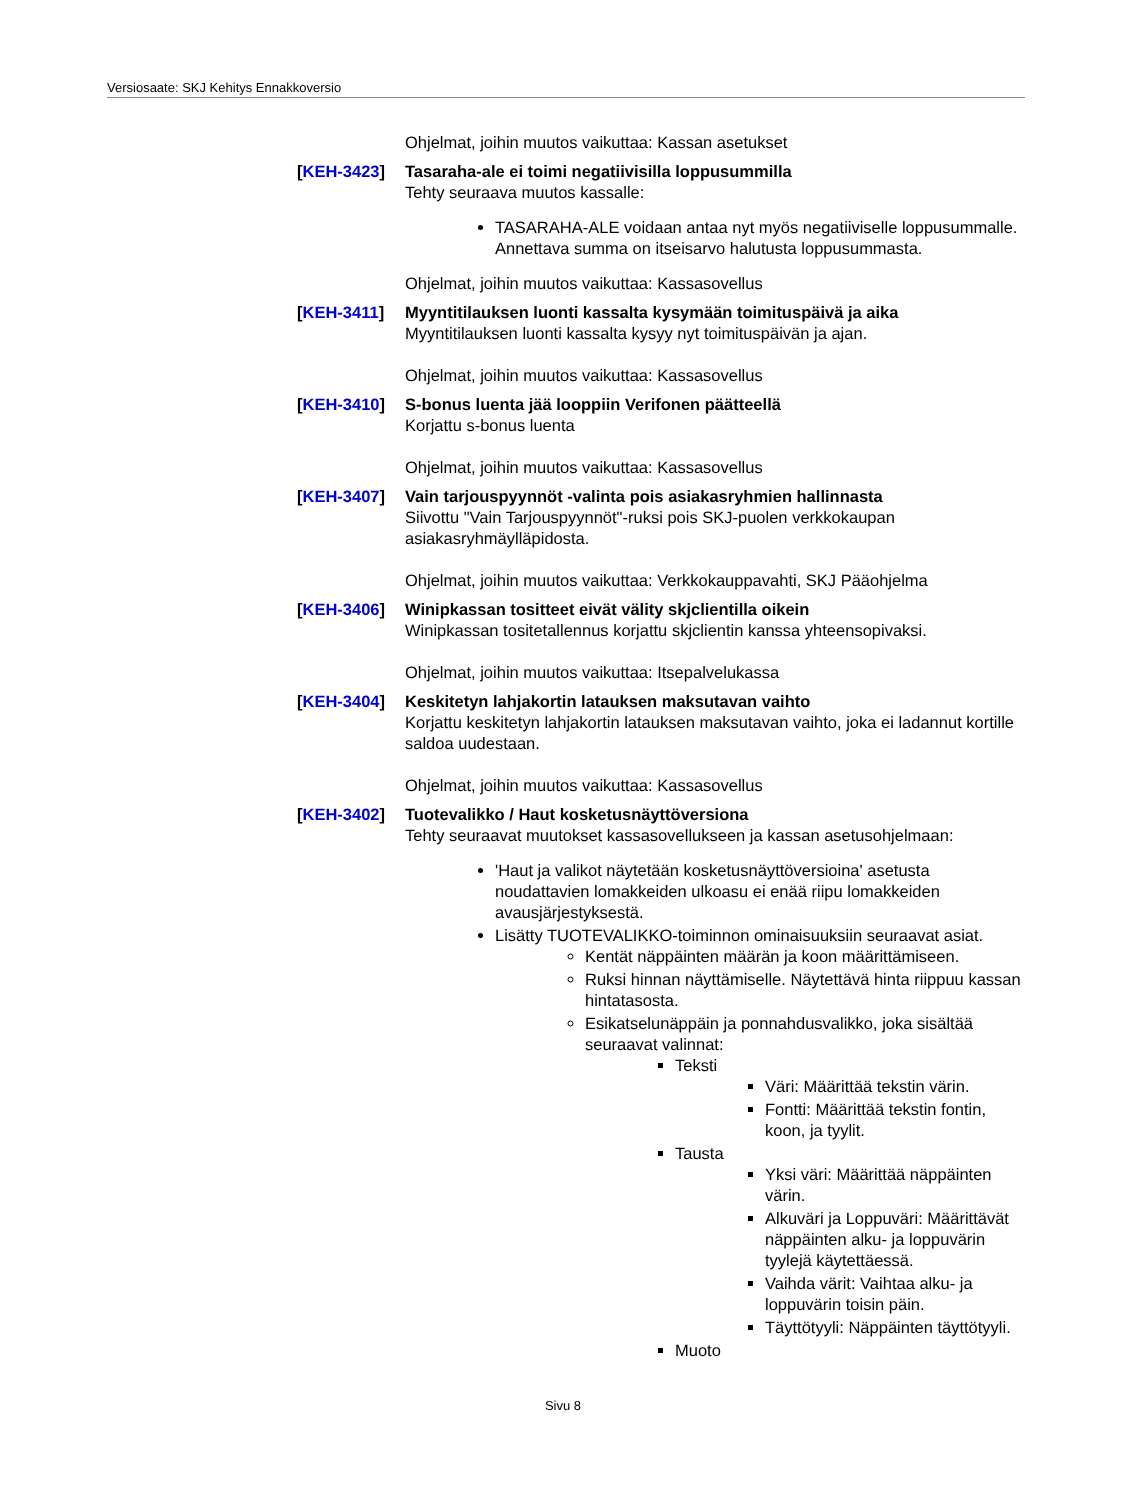Versiosaate: SKJ Kehitys Ennakkoversio
Ohjelmat, joihin muutos vaikuttaa: Kassan asetukset
[KEH-3423] Tasaraha-ale ei toimi negatiivisilla loppusummilla
Tehty seuraava muutos kassalle:
TASARAHA-ALE voidaan antaa nyt myös negatiiviselle loppusummalle. Annettava summa on itseisarvo halutusta loppusummasta.
Ohjelmat, joihin muutos vaikuttaa: Kassasovellus
[KEH-3411] Myyntitilauksen luonti kassalta kysymään toimituspäivä ja aika
Myyntitilauksen luonti kassalta kysyy nyt toimituspäivän ja ajan.
Ohjelmat, joihin muutos vaikuttaa: Kassasovellus
[KEH-3410] S-bonus luenta jää looppiin Verifonen päätteellä
Korjattu s-bonus luenta
Ohjelmat, joihin muutos vaikuttaa: Kassasovellus
[KEH-3407] Vain tarjouspyynnöt -valinta pois asiakasryhmien hallinnasta
Siivottu "Vain Tarjouspyynnöt"-ruksi pois SKJ-puolen verkkokaupan asiakasryhmäylläpidosta.
Ohjelmat, joihin muutos vaikuttaa: Verkkokauppavahti, SKJ Pääohjelma
[KEH-3406] Winipkassan tositteet eivät välity skjclientilla oikein
Winipkassan tositetallennus korjattu skjclientin kanssa yhteensopivaksi.
Ohjelmat, joihin muutos vaikuttaa: Itsepalvelukassa
[KEH-3404] Keskitetyn lahjakortin latauksen maksutavan vaihto
Korjattu keskitetyn lahjakortin latauksen maksutavan vaihto, joka ei ladannut kortille saldoa uudestaan.
Ohjelmat, joihin muutos vaikuttaa: Kassasovellus
[KEH-3402] Tuotevalikko / Haut kosketusnäyttöversiona
Tehty seuraavat muutokset kassasovellukseen ja kassan asetusohjelmaan:
'Haut ja valikot näytetään kosketusnäyttöversioina' asetusta noudattavien lomakkeiden ulkoasu ei enää riipu lomakkeiden avausjärjestyksestä.
Lisätty TUOTEVALIKKO-toiminnon ominaisuuksiin seuraavat asiat.
Kentät näppäinten määrän ja koon määrittämiseen.
Ruksi hinnan näyttämiselle. Näytettävä hinta riippuu kassan hintatasosta.
Esikatselunäppäin ja ponnahdusvalikko, joka sisältää seuraavat valinnat:
Teksti
Väri: Määrittää tekstin värin.
Fontti: Määrittää tekstin fontin, koon, ja tyylit.
Tausta
Yksi väri: Määrittää näppäinten värin.
Alkuväri ja Loppuväri: Määrittävät näppäinten alku- ja loppuvärin tyylejä käytettäessä.
Vaihda värit: Vaihtaa alku- ja loppuvärin toisin päin.
Täyttötyyli: Näppäinten täyttötyyli.
Muoto
Sivu 8